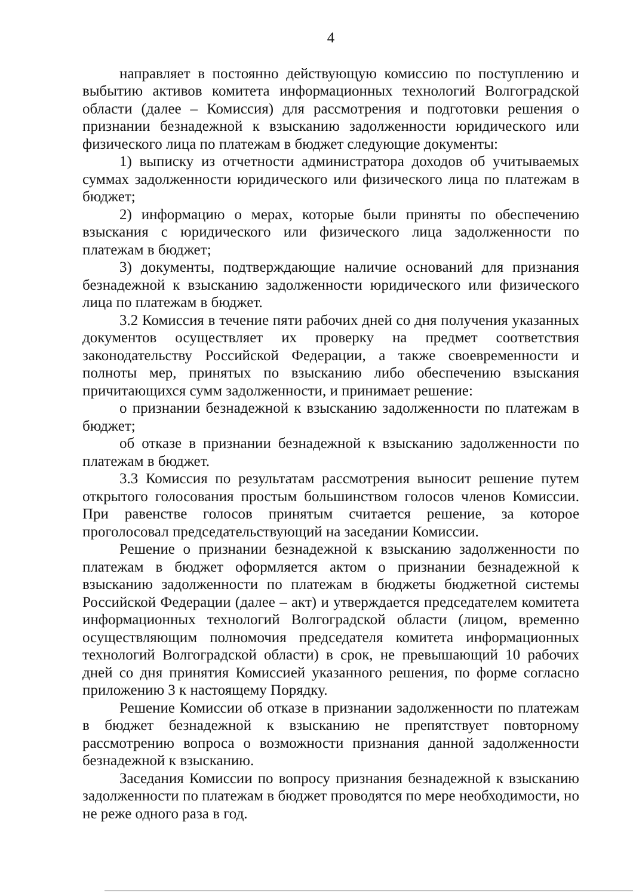4
направляет в постоянно действующую комиссию по поступлению и выбытию активов комитета информационных технологий Волгоградской области (далее – Комиссия) для рассмотрения и подготовки решения о признании безнадежной к взысканию задолженности юридического или физического лица по платежам в бюджет следующие документы:
1) выписку из отчетности администратора доходов об учитываемых суммах задолженности юридического или физического лица по платежам в бюджет;
2) информацию о мерах, которые были приняты по обеспечению взыскания с юридического или физического лица задолженности по платежам в бюджет;
3) документы, подтверждающие наличие оснований для признания безнадежной к взысканию задолженности юридического или физического лица по платежам в бюджет.
3.2 Комиссия в течение пяти рабочих дней со дня получения указанных документов осуществляет их проверку на предмет соответствия законодательству Российской Федерации, а также своевременности и полноты мер, принятых по взысканию либо обеспечению взыскания причитающихся сумм задолженности, и принимает решение:
о признании безнадежной к взысканию задолженности по платежам в бюджет;
об отказе в признании безнадежной к взысканию задолженности по платежам в бюджет.
3.3 Комиссия по результатам рассмотрения выносит решение путем открытого голосования простым большинством голосов членов Комиссии. При равенстве голосов принятым считается решение, за которое проголосовал председательствующий на заседании Комиссии.
Решение о признании безнадежной к взысканию задолженности по платежам в бюджет оформляется актом о признании безнадежной к взысканию задолженности по платежам в бюджеты бюджетной системы Российской Федерации (далее – акт) и утверждается председателем комитета информационных технологий Волгоградской области (лицом, временно осуществляющим полномочия председателя комитета информационных технологий Волгоградской области) в срок, не превышающий 10 рабочих дней со дня принятия Комиссией указанного решения, по форме согласно приложению 3 к настоящему Порядку.
Решение Комиссии об отказе в признании задолженности по платежам в бюджет безнадежной к взысканию не препятствует повторному рассмотрению вопроса о возможности признания данной задолженности безнадежной к взысканию.
Заседания Комиссии по вопросу признания безнадежной к взысканию задолженности по платежам в бюджет проводятся по мере необходимости, но не реже одного раза в год.